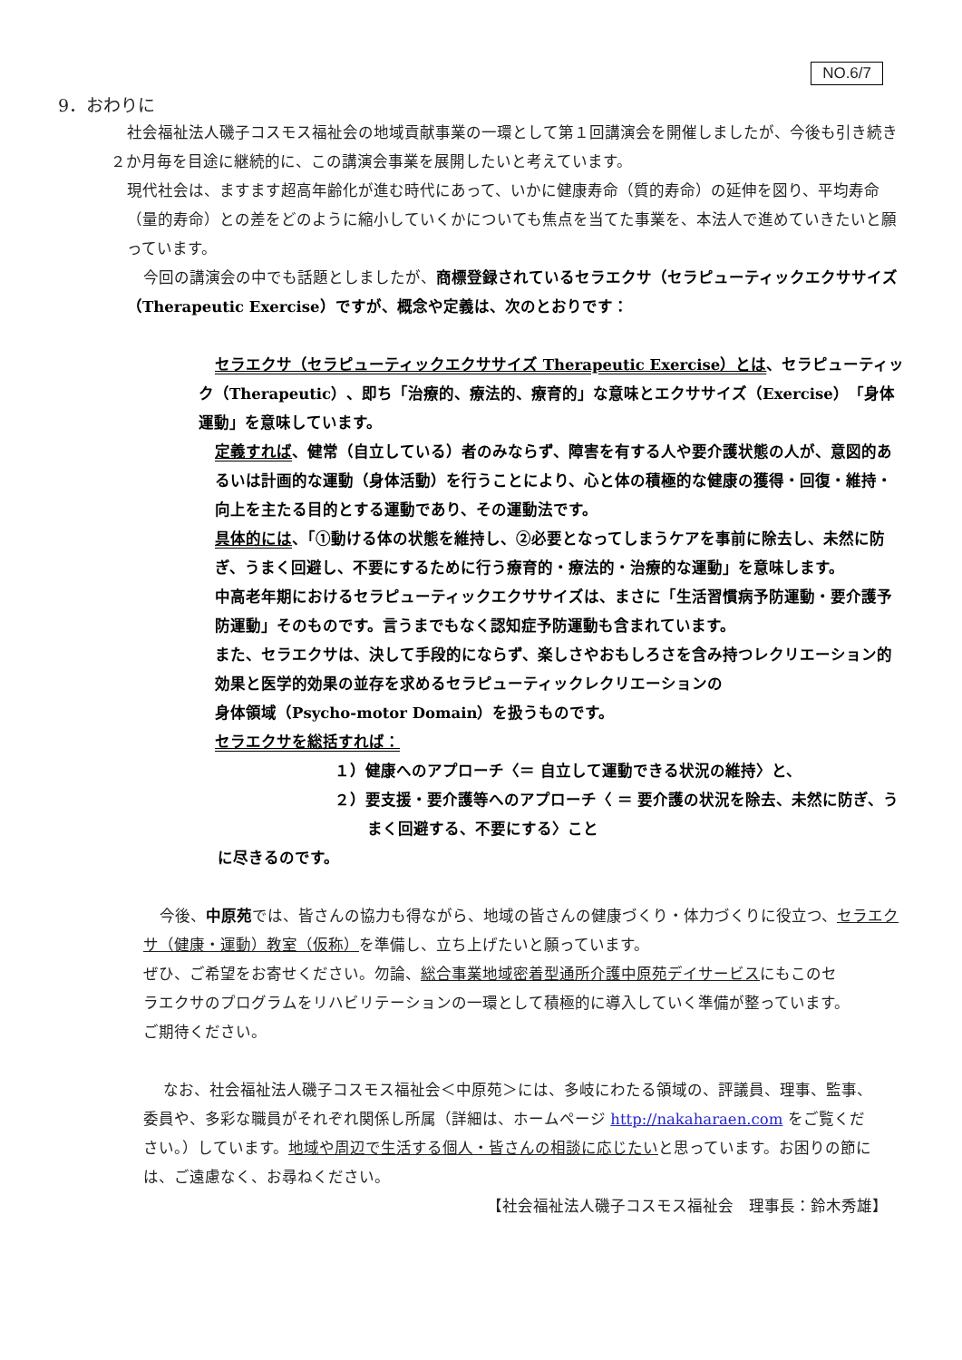NO.6/7
9．おわりに
社会福祉法人磯子コスモス福祉会の地域貢献事業の一環として第１回講演会を開催しましたが、今後も引き続き２か月毎を目途に継続的に、この講演会事業を展開したいと考えています。
現代社会は、ますます超高年齢化が進む時代にあって、いかに健康寿命（質的寿命）の延伸を図り、平均寿命（量的寿命）との差をどのように縮小していくかについても焦点を当てた事業を、本法人で進めていきたいと願っています。
今回の講演会の中でも話題としましたが、商標登録されているセラエクサ（セラピューティックエクササイズ（Therapeutic Exercise）ですが、概念や定義は、次のとおりです：
セラエクサ（セラピューティックエクササイズ Therapeutic Exercise）とは、セラピューティック（Therapeutic）、即ち「治療的、療法的、療育的」な意味とエクササイズ（Exercise）「身体運動」を意味しています。
定義すれば、健常（自立している）者のみならず、障害を有する人や要介護状態の人が、意図的あるいは計画的な運動（身体活動）を行うことにより、心と体の積極的な健康の獲得・回復・維持・向上を主たる目的とする運動であり、その運動法です。
具体的には、「①動ける体の状態を維持し、②必要となってしまうケアを事前に除去し、未然に防ぎ、うまく回避し、不要にするために行う療育的・療法的・治療的な運動」を意味します。
中高老年期におけるセラピューティックエクササイズは、まさに「生活習慣病予防運動・要介護予防運動」そのものです。言うまでもなく認知症予防運動も含まれています。
また、セラエクサは、決して手段的にならず、楽しさやおもしろさを含み持つレクリエーション的効果と医学的効果の並存を求めるセラピューティックレクリエーションの
身体領域（Psycho-motor Domain）を扱うものです。
セラエクサを総括すれば：
１）健康へのアプローチ〈＝ 自立して運動できる状況の維持〉と、
２）要支援・要介護等へのアプローチ〈 ＝ 要介護の状況を除去、未然に防ぎ、うまく回避する、不要にする〉こと
に尽きるのです。
今後、中原苑では、皆さんの協力も得ながら、地域の皆さんの健康づくり・体力づくりに役立つ、セラエクサ（健康・運動）教室（仮称）を準備し、立ち上げたいと願っています。
ぜひ、ご希望をお寄せください。勿論、総合事業地域密着型通所介護中原苑デイサービスにもこのセラエクサのプログラムをリハビリテーションの一環として積極的に導入していく準備が整っています。ご期待ください。
なお、社会福祉法人磯子コスモス福祉会＜中原苑＞には、多岐にわたる領域の、評議員、理事、監事、委員や、多彩な職員がそれぞれ関係し所属（詳細は、ホームページ http://nakaharaen.com をご覧ください。）しています。地域や周辺で生活する個人・皆さんの相談に応じたいと思っています。お困りの節には、ご遠慮なく、お尋ねください。
【社会福祉法人磯子コスモス福祉会　理事長：鈴木秀雄】